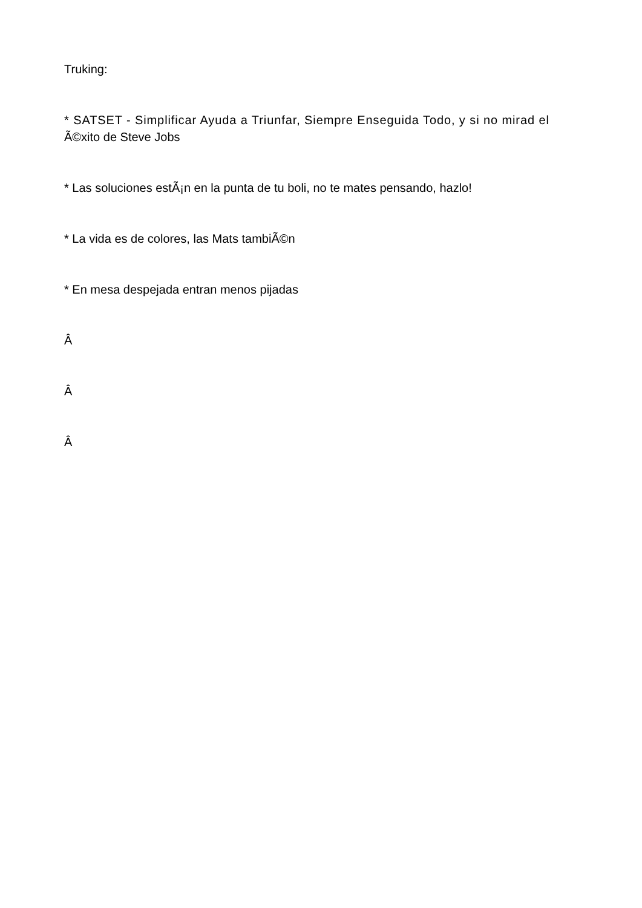Truking:
* SATSET - Simplificar Ayuda a Triunfar, Siempre Enseguida Todo, y si no mirad el Ã©xito de Steve Jobs
* Las soluciones estÃ¡n en la punta de tu boli, no te mates pensando, hazlo!
* La vida es de colores, las Mats tambiÃ©n
* En mesa despejada entran menos pijadas
Â
Â
Â